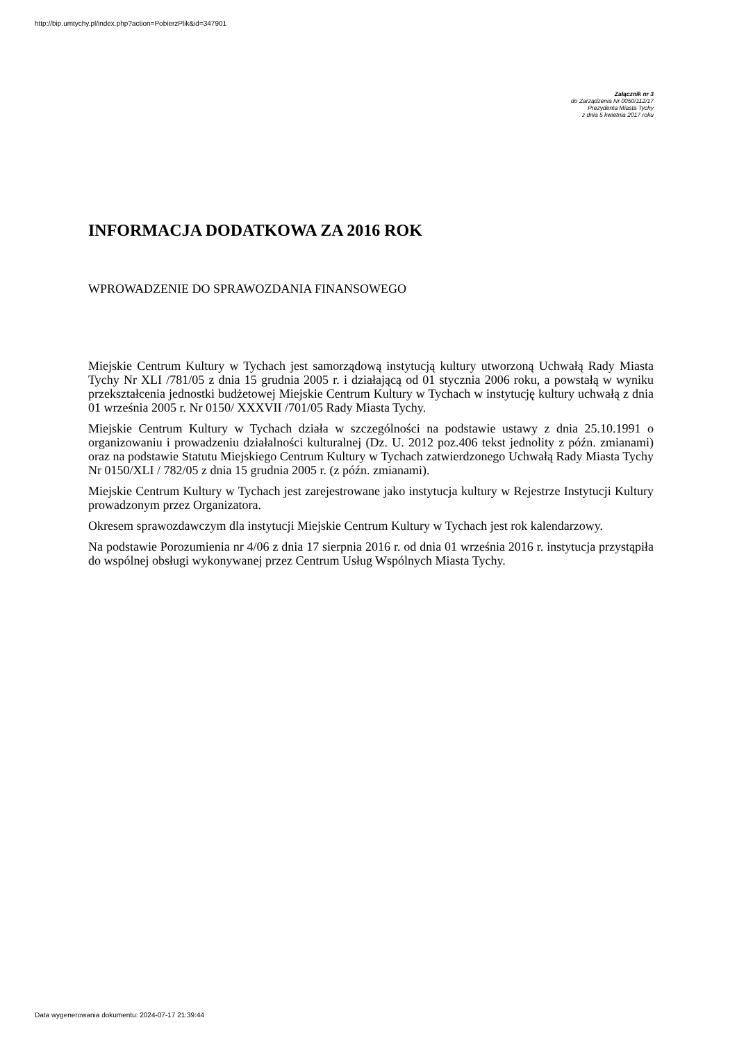http://bip.umtychy.pl/index.php?action=PobierzPlik&id=347901
Załącznik nr 3
do Zarządzenia Nr 0050/112/17
Prezydenta Miasta Tychy
z dnia 5 kwietnia 2017 roku
INFORMACJA DODATKOWA ZA 2016 ROK
WPROWADZENIE DO SPRAWOZDANIA FINANSOWEGO
Miejskie Centrum Kultury w Tychach jest samorządową instytucją kultury utworzoną Uchwałą Rady Miasta Tychy Nr XLI /781/05 z dnia 15 grudnia 2005 r. i działającą od 01 stycznia 2006 roku, a powstałą w wyniku przekształcenia jednostki budżetowej Miejskie Centrum Kultury w Tychach w instytucję kultury uchwałą z dnia 01 września 2005 r. Nr 0150/ XXXVII /701/05 Rady Miasta Tychy.
Miejskie Centrum Kultury w Tychach działa w szczególności na podstawie ustawy z dnia 25.10.1991 o organizowaniu i prowadzeniu działalności kulturalnej (Dz. U. 2012 poz.406 tekst jednolity z późn. zmianami) oraz na podstawie Statutu Miejskiego Centrum Kultury w Tychach zatwierdzonego Uchwałą Rady Miasta Tychy Nr 0150/XLI / 782/05 z dnia 15 grudnia 2005 r. (z późn. zmianami).
Miejskie Centrum Kultury w Tychach jest zarejestrowane jako instytucja kultury w Rejestrze Instytucji Kultury prowadzonym przez Organizatora.
Okresem sprawozdawczym dla instytucji Miejskie Centrum Kultury w Tychach jest rok kalendarzowy.
Na podstawie Porozumienia nr 4/06 z dnia 17 sierpnia 2016 r. od dnia 01 września 2016 r. instytucja przystąpiła do wspólnej obsługi wykonywanej przez Centrum Usług Wspólnych Miasta Tychy.
Data wygenerowania dokumentu: 2024-07-17 21:39:44